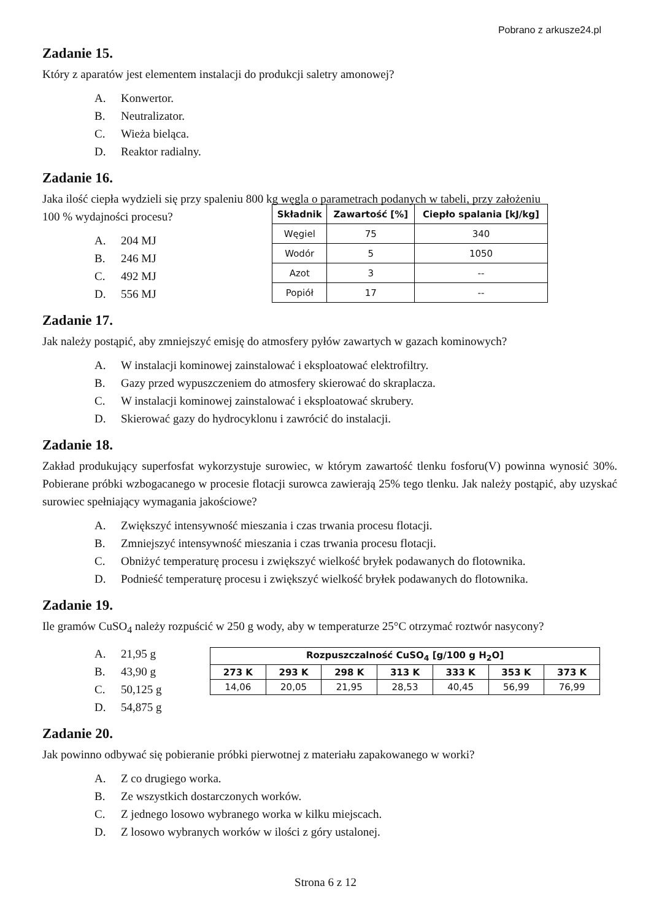Pobrano z arkusze24.pl
Zadanie 15.
Który z aparatów jest elementem instalacji do produkcji saletry amonowej?
A. Konwertor.
B. Neutralizator.
C. Wieża bieląca.
D. Reaktor radialny.
Zadanie 16.
Jaka ilość ciepła wydzieli się przy spaleniu 800 kg węgla o parametrach podanych w tabeli, przy założeniu
100 % wydajności procesu?
A. 204 MJ
B. 246 MJ
C. 492 MJ
D. 556 MJ
| Składnik | Zawartość [%] | Ciepło spalania [kJ/kg] |
| --- | --- | --- |
| Węgiel | 75 | 340 |
| Wodór | 5 | 1050 |
| Azot | 3 | -- |
| Popiół | 17 | -- |
Zadanie 17.
Jak należy postąpić, aby zmniejszyć emisję do atmosfery pyłów zawartych w gazach kominowych?
A. W instalacji kominowej zainstalować i eksploatować elektrofiltry.
B. Gazy przed wypuszczeniem do atmosfery skierować do skraplacza.
C. W instalacji kominowej zainstalować i eksploatować skrubery.
D. Skierować gazy do hydrocyklonu i zawrócić do instalacji.
Zadanie 18.
Zakład produkujący superfosfat wykorzystuje surowiec, w którym zawartość tlenku fosforu(V) powinna wynosić 30%. Pobierane próbki wzbogacanego w procesie flotacji surowca zawierają 25% tego tlenku. Jak należy postąpić, aby uzyskać surowiec spełniający wymagania jakościowe?
A. Zwiększyć intensywność mieszania i czas trwania procesu flotacji.
B. Zmniejszyć intensywność mieszania i czas trwania procesu flotacji.
C. Obniżyć temperaturę procesu i zwiększyć wielkość bryłek podawanych do flotownika.
D. Podnieść temperaturę procesu i zwiększyć wielkość bryłek podawanych do flotownika.
Zadanie 19.
Ile gramów CuSO<sub>4</sub> należy rozpuścić w 250 g wody, aby w temperaturze 25°C otrzymać roztwór nasycony?
A. 21,95 g
B. 43,90 g
C. 50,125 g
D. 54,875 g
| Rozpuszczalność CuSO<sub>4</sub> [g/100 g H<sub>2</sub>O] | | | | | | |
| --- | --- | --- | --- | --- | --- | --- |
| 273 K | 293 K | 298 K | 313 K | 333 K | 353 K | 373 K |
| 14,06 | 20,05 | 21,95 | 28,53 | 40,45 | 56,99 | 76,99 |
Zadanie 20.
Jak powinno odbywać się pobieranie próbki pierwotnej z materiału zapakowanego w worki?
A. Z co drugiego worka.
B. Ze wszystkich dostarczonych worków.
C. Z jednego losowo wybranego worka w kilku miejscach.
D. Z losowo wybranych worków w ilości z góry ustalonej.
Strona 6 z 12